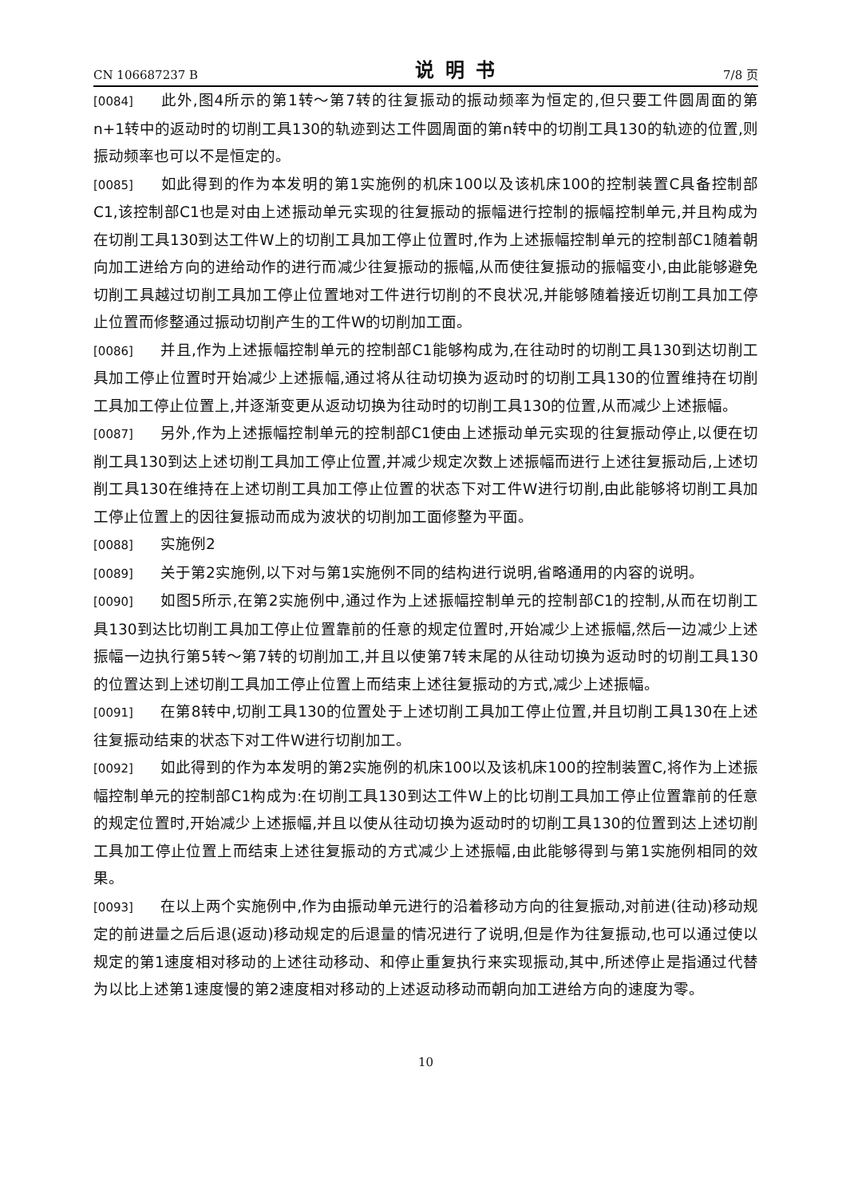CN 106687237 B 说明书 7/8 页
[0084] 此外,图4所示的第1转～第7转的往复振动的振动频率为恒定的,但只要工件圆周面的第n+1转中的返动时的切削工具130的轨迹到达工件圆周面的第n转中的切削工具130的轨迹的位置,则振动频率也可以不是恒定的。
[0085] 如此得到的作为本发明的第1实施例的机床100以及该机床100的控制装置C具备控制部C1,该控制部C1也是对由上述振动单元实现的往复振动的振幅进行控制的振幅控制单元,并且构成为在切削工具130到达工件W上的切削工具加工停止位置时,作为上述振幅控制单元的控制部C1随着朝向加工进给方向的进给动作的进行而减少往复振动的振幅,从而使往复振动的振幅变小,由此能够避免切削工具越过切削工具加工停止位置地对工件进行切削的不良状况,并能够随着接近切削工具加工停止位置而修整通过振动切削产生的工件W的切削加工面。
[0086] 并且,作为上述振幅控制单元的控制部C1能够构成为,在往动时的切削工具130到达切削工具加工停止位置时开始减少上述振幅,通过将从往动切换为返动时的切削工具130的位置维持在切削工具加工停止位置上,并逐渐变更从返动切换为往动时的切削工具130的位置,从而减少上述振幅。
[0087] 另外,作为上述振幅控制单元的控制部C1使由上述振动单元实现的往复振动停止,以便在切削工具130到达上述切削工具加工停止位置,并减少规定次数上述振幅而进行上述往复振动后,上述切削工具130在维持在上述切削工具加工停止位置的状态下对工件W进行切削,由此能够将切削工具加工停止位置上的因往复振动而成为波状的切削加工面修整为平面。
[0088] 实施例2
[0089] 关于第2实施例,以下对与第1实施例不同的结构进行说明,省略通用的内容的说明。
[0090] 如图5所示,在第2实施例中,通过作为上述振幅控制单元的控制部C1的控制,从而在切削工具130到达比切削工具加工停止位置靠前的任意的规定位置时,开始减少上述振幅,然后一边减少上述振幅一边执行第5转～第7转的切削加工,并且以使第7转末尾的从往动切换为返动时的切削工具130的位置达到上述切削工具加工停止位置上而结束上述往复振动的方式,减少上述振幅。
[0091] 在第8转中,切削工具130的位置处于上述切削工具加工停止位置,并且切削工具130在上述往复振动结束的状态下对工件W进行切削加工。
[0092] 如此得到的作为本发明的第2实施例的机床100以及该机床100的控制装置C,将作为上述振幅控制单元的控制部C1构成为:在切削工具130到达工件W上的比切削工具加工停止位置靠前的任意的规定位置时,开始减少上述振幅,并且以使从往动切换为返动时的切削工具130的位置到达上述切削工具加工停止位置上而结束上述往复振动的方式减少上述振幅,由此能够得到与第1实施例相同的效果。
[0093] 在以上两个实施例中,作为由振动单元进行的沿着移动方向的往复振动,对前进(往动)移动规定的前进量之后后退(返动)移动规定的后退量的情况进行了说明,但是作为往复振动,也可以通过使以规定的第1速度相对移动的上述往动移动、和停止重复执行来实现振动,其中,所述停止是指通过代替为以比上述第1速度慢的第2速度相对移动的上述返动移动而朝向加工进给方向的速度为零。
10